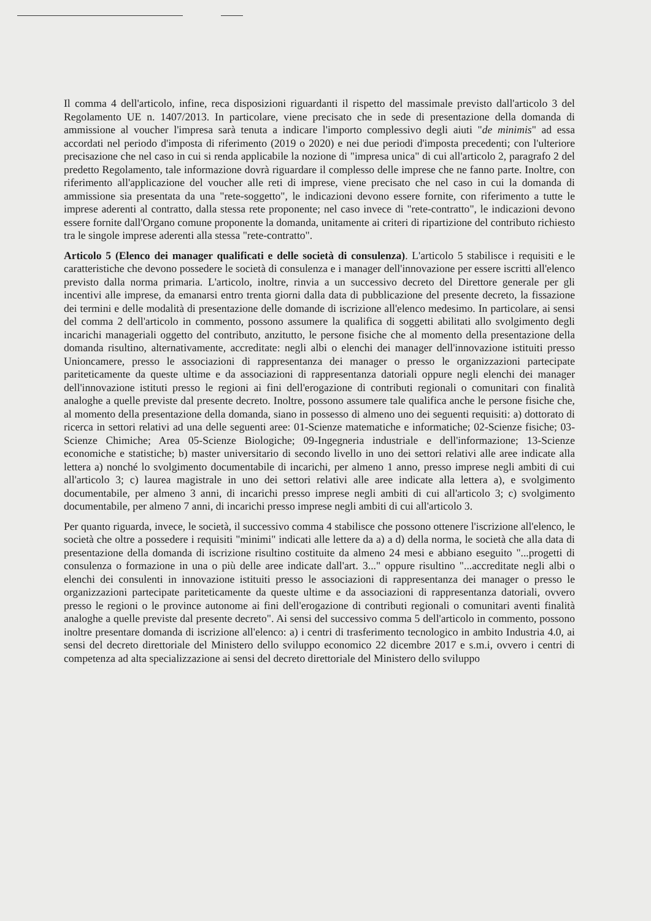Il comma 4 dell'articolo, infine, reca disposizioni riguardanti il rispetto del massimale previsto dall'articolo 3 del Regolamento UE n. 1407/2013. In particolare, viene precisato che in sede di presentazione della domanda di ammissione al voucher l'impresa sarà tenuta a indicare l'importo complessivo degli aiuti "de minimis" ad essa accordati nel periodo d'imposta di riferimento (2019 o 2020) e nei due periodi d'imposta precedenti; con l'ulteriore precisazione che nel caso in cui si renda applicabile la nozione di "impresa unica" di cui all'articolo 2, paragrafo 2 del predetto Regolamento, tale informazione dovrà riguardare il complesso delle imprese che ne fanno parte. Inoltre, con riferimento all'applicazione del voucher alle reti di imprese, viene precisato che nel caso in cui la domanda di ammissione sia presentata da una "rete-soggetto", le indicazioni devono essere fornite, con riferimento a tutte le imprese aderenti al contratto, dalla stessa rete proponente; nel caso invece di "rete-contratto", le indicazioni devono essere fornite dall'Organo comune proponente la domanda, unitamente ai criteri di ripartizione del contributo richiesto tra le singole imprese aderenti alla stessa "rete-contratto".
Articolo 5 (Elenco dei manager qualificati e delle società di consulenza). L'articolo 5 stabilisce i requisiti e le caratteristiche che devono possedere le società di consulenza e i manager dell'innovazione per essere iscritti all'elenco previsto dalla norma primaria. L'articolo, inoltre, rinvia a un successivo decreto del Direttore generale per gli incentivi alle imprese, da emanarsi entro trenta giorni dalla data di pubblicazione del presente decreto, la fissazione dei termini e delle modalità di presentazione delle domande di iscrizione all'elenco medesimo. In particolare, ai sensi del comma 2 dell'articolo in commento, possono assumere la qualifica di soggetti abilitati allo svolgimento degli incarichi manageriali oggetto del contributo, anzitutto, le persone fisiche che al momento della presentazione della domanda risultino, alternativamente, accreditate: negli albi o elenchi dei manager dell'innovazione istituiti presso Unioncamere, presso le associazioni di rappresentanza dei manager o presso le organizzazioni partecipate pariteticamente da queste ultime e da associazioni di rappresentanza datoriali oppure negli elenchi dei manager dell'innovazione istituti presso le regioni ai fini dell'erogazione di contributi regionali o comunitari con finalità analoghe a quelle previste dal presente decreto. Inoltre, possono assumere tale qualifica anche le persone fisiche che, al momento della presentazione della domanda, siano in possesso di almeno uno dei seguenti requisiti: a) dottorato di ricerca in settori relativi ad una delle seguenti aree: 01-Scienze matematiche e informatiche; 02-Scienze fisiche; 03-Scienze Chimiche; Area 05-Scienze Biologiche; 09-Ingegneria industriale e dell'informazione; 13-Scienze economiche e statistiche; b) master universitario di secondo livello in uno dei settori relativi alle aree indicate alla lettera a) nonché lo svolgimento documentabile di incarichi, per almeno 1 anno, presso imprese negli ambiti di cui all'articolo 3; c) laurea magistrale in uno dei settori relativi alle aree indicate alla lettera a), e svolgimento documentabile, per almeno 3 anni, di incarichi presso imprese negli ambiti di cui all'articolo 3; c) svolgimento documentabile, per almeno 7 anni, di incarichi presso imprese negli ambiti di cui all'articolo 3.
Per quanto riguarda, invece, le società, il successivo comma 4 stabilisce che possono ottenere l'iscrizione all'elenco, le società che oltre a possedere i requisiti "minimi" indicati alle lettere da a) a d) della norma, le società che alla data di presentazione della domanda di iscrizione risultino costituite da almeno 24 mesi e abbiano eseguito "...progetti di consulenza o formazione in una o più delle aree indicate dall'art. 3..." oppure risultino "...accreditate negli albi o elenchi dei consulenti in innovazione istituiti presso le associazioni di rappresentanza dei manager o presso le organizzazioni partecipate pariteticamente da queste ultime e da associazioni di rappresentanza datoriali, ovvero presso le regioni o le province autonome ai fini dell'erogazione di contributi regionali o comunitari aventi finalità analoghe a quelle previste dal presente decreto". Ai sensi del successivo comma 5 dell'articolo in commento, possono inoltre presentare domanda di iscrizione all'elenco: a) i centri di trasferimento tecnologico in ambito Industria 4.0, ai sensi del decreto direttoriale del Ministero dello sviluppo economico 22 dicembre 2017 e s.m.i, ovvero i centri di competenza ad alta specializzazione ai sensi del decreto direttoriale del Ministero dello sviluppo